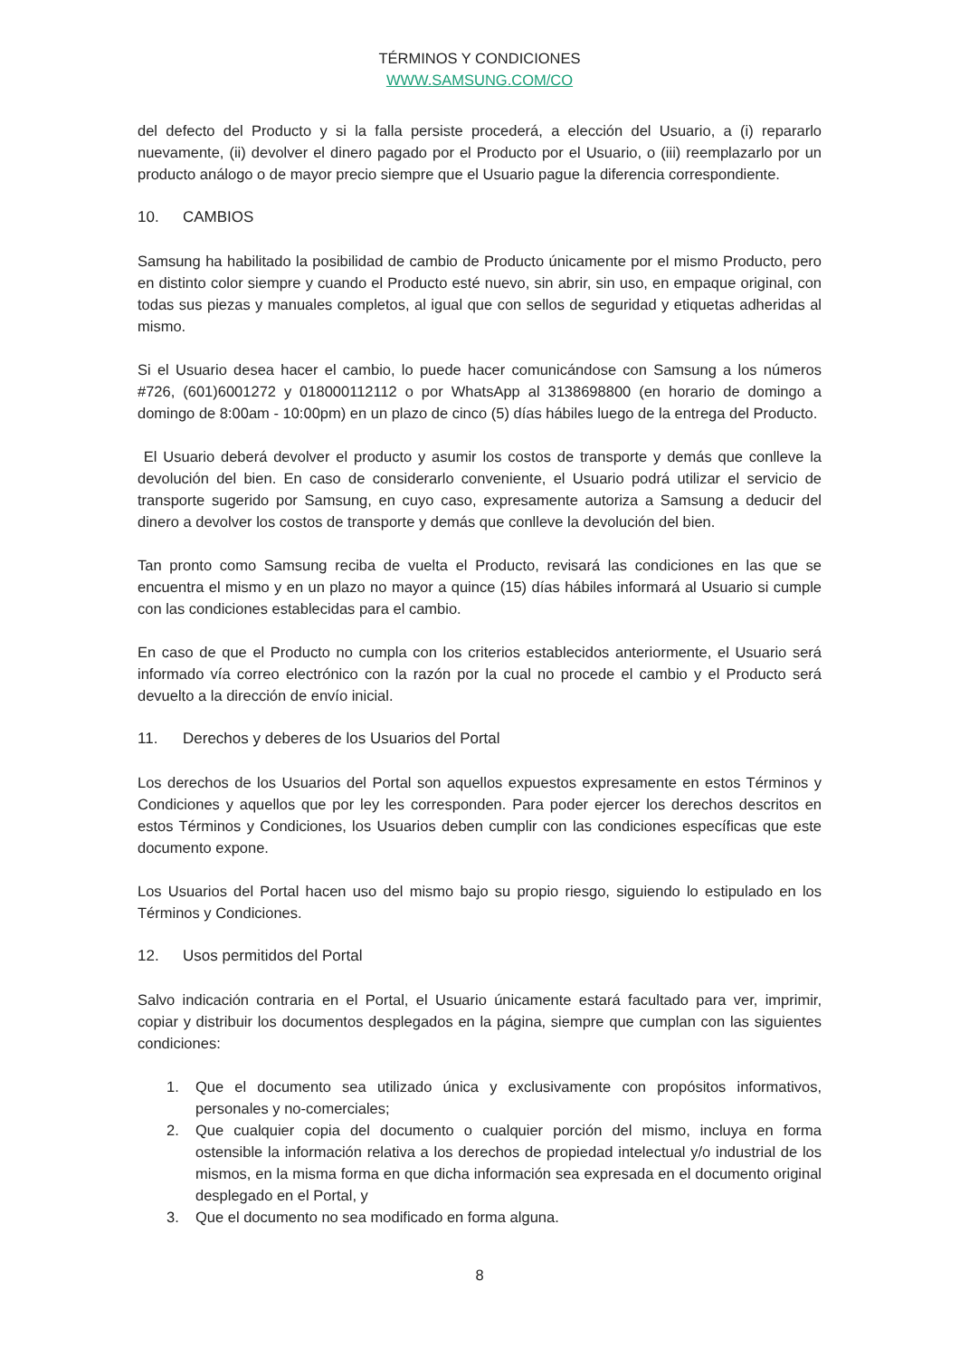TÉRMINOS Y CONDICIONES
WWW.SAMSUNG.COM/CO
del defecto del Producto y si la falla persiste procederá, a elección del Usuario, a (i) repararlo nuevamente, (ii) devolver el dinero pagado por el Producto por el Usuario, o (iii) reemplazarlo por un producto análogo o de mayor precio siempre que el Usuario pague la diferencia correspondiente.
10. CAMBIOS
Samsung ha habilitado la posibilidad de cambio de Producto únicamente por el mismo Producto, pero en distinto color siempre y cuando el Producto esté nuevo, sin abrir, sin uso, en empaque original, con todas sus piezas y manuales completos, al igual que con sellos de seguridad y etiquetas adheridas al mismo.
Si el Usuario desea hacer el cambio, lo puede hacer comunicándose con Samsung a los números #726, (601)6001272 y 018000112112 o por WhatsApp al 3138698800 (en horario de domingo a domingo de 8:00am - 10:00pm) en un plazo de cinco (5) días hábiles luego de la entrega del Producto.
El Usuario deberá devolver el producto y asumir los costos de transporte y demás que conlleve la devolución del bien. En caso de considerarlo conveniente, el Usuario podrá utilizar el servicio de transporte sugerido por Samsung, en cuyo caso, expresamente autoriza a Samsung a deducir del dinero a devolver los costos de transporte y demás que conlleve la devolución del bien.
Tan pronto como Samsung reciba de vuelta el Producto, revisará las condiciones en las que se encuentra el mismo y en un plazo no mayor a quince (15) días hábiles informará al Usuario si cumple con las condiciones establecidas para el cambio.
En caso de que el Producto no cumpla con los criterios establecidos anteriormente, el Usuario será informado vía correo electrónico con la razón por la cual no procede el cambio y el Producto será devuelto a la dirección de envío inicial.
11. Derechos y deberes de los Usuarios del Portal
Los derechos de los Usuarios del Portal son aquellos expuestos expresamente en estos Términos y Condiciones y aquellos que por ley les corresponden. Para poder ejercer los derechos descritos en estos Términos y Condiciones, los Usuarios deben cumplir con las condiciones específicas que este documento expone.
Los Usuarios del Portal hacen uso del mismo bajo su propio riesgo, siguiendo lo estipulado en los Términos y Condiciones.
12. Usos permitidos del Portal
Salvo indicación contraria en el Portal, el Usuario únicamente estará facultado para ver, imprimir, copiar y distribuir los documentos desplegados en la página, siempre que cumplan con las siguientes condiciones:
1. Que el documento sea utilizado única y exclusivamente con propósitos informativos, personales y no-comerciales;
2. Que cualquier copia del documento o cualquier porción del mismo, incluya en forma ostensible la información relativa a los derechos de propiedad intelectual y/o industrial de los mismos, en la misma forma en que dicha información sea expresada en el documento original desplegado en el Portal, y
3. Que el documento no sea modificado en forma alguna.
8